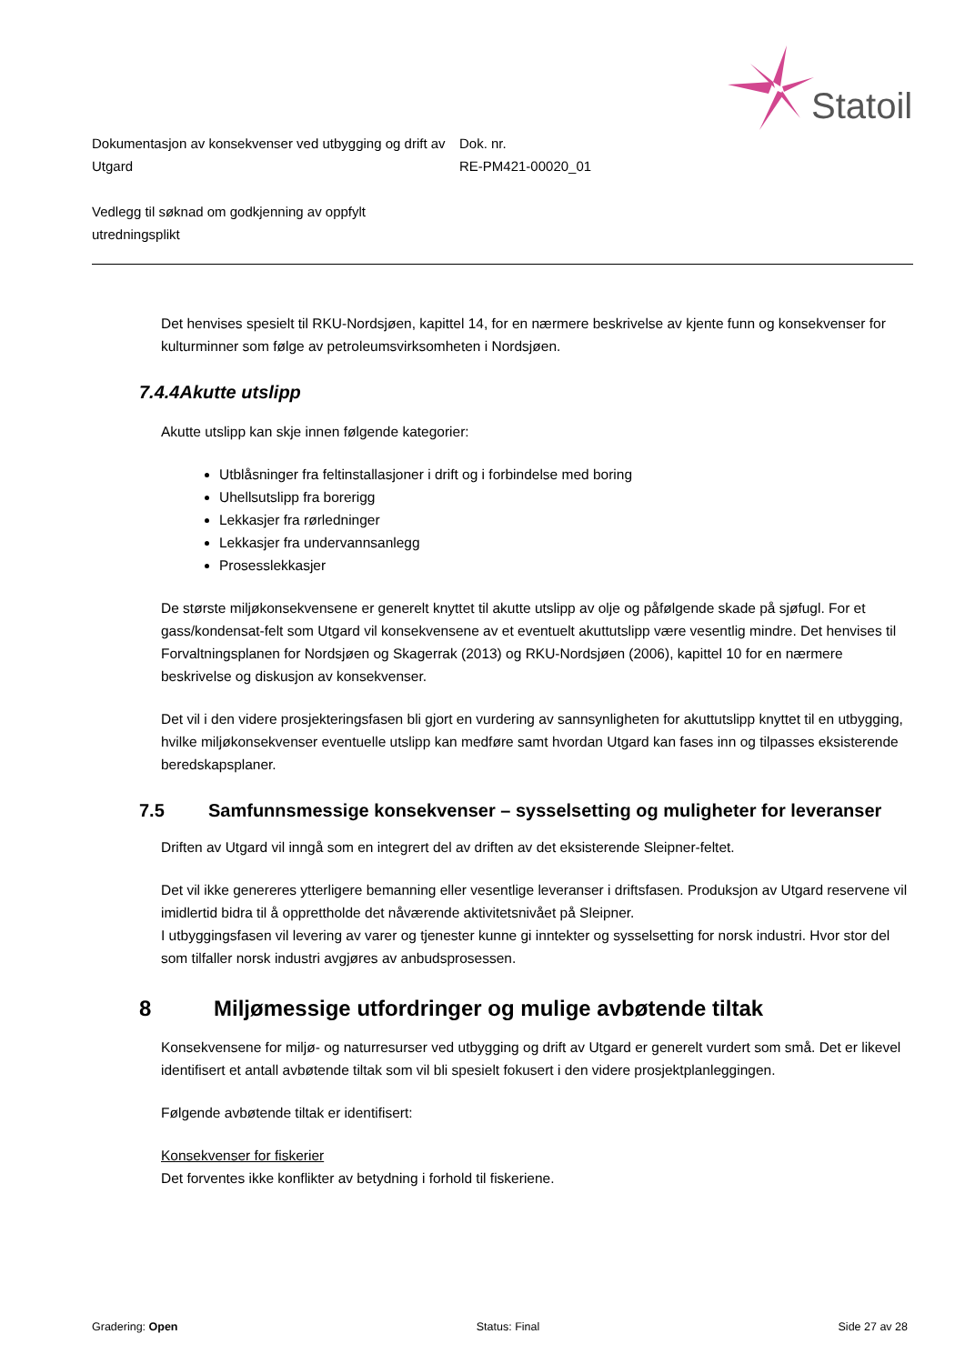Statoil
Dokumentasjon av konsekvenser ved utbygging og drift av Utgard
Dok. nr.
RE-PM421-00020_01
Vedlegg til søknad om godkjenning av oppfylt
utredningsplikt
Det henvises spesielt til RKU-Nordsjøen, kapittel 14, for en nærmere beskrivelse av kjente funn og konsekvenser for kulturminner som følge av petroleumsvirksomheten i Nordsjøen.
7.4.4 Akutte utslipp
Akutte utslipp kan skje innen følgende kategorier:
Utblåsninger fra feltinstallasjoner i drift og i forbindelse med boring
Uhellsutslipp fra borerigg
Lekkasjer fra rørledninger
Lekkasjer fra undervannsanlegg
Prosesslekkasjer
De største miljøkonsekvensene er generelt knyttet til akutte utslipp av olje og påfølgende skade på sjøfugl. For et gass/kondensat-felt som Utgard vil konsekvensene av et eventuelt akuttutslipp være vesentlig mindre. Det henvises til Forvaltningsplanen for Nordsjøen og Skagerrak (2013) og RKU-Nordsjøen (2006), kapittel 10 for en nærmere beskrivelse og diskusjon av konsekvenser.
Det vil i den videre prosjekteringsfasen bli gjort en vurdering av sannsynligheten for akuttutslipp knyttet til en utbygging, hvilke miljøkonsekvenser eventuelle utslipp kan medføre samt hvordan Utgard kan fases inn og tilpasses eksisterende beredskapsplaner.
7.5 Samfunnsmessige konsekvenser – sysselsetting og muligheter for leveranser
Driften av Utgard vil inngå som en integrert del av driften av det eksisterende Sleipner-feltet.
Det vil ikke genereres ytterligere bemanning eller vesentlige leveranser i driftsfasen. Produksjon av Utgard reservene vil imidlertid bidra til å opprettholde det nåværende aktivitetsnivået på Sleipner.
I utbyggingsfasen vil levering av varer og tjenester kunne gi inntekter og sysselsetting for norsk industri. Hvor stor del som tilfaller norsk industri avgjøres av anbudsprosessen.
8 Miljømessige utfordringer og mulige avbøtende tiltak
Konsekvensene for miljø- og naturresurser ved utbygging og drift av Utgard er generelt vurdert som små. Det er likevel identifisert et antall avbøtende tiltak som vil bli spesielt fokusert i den videre prosjektplanleggingen.
Følgende avbøtende tiltak er identifisert:
Konsekvenser for fiskerier
Det forventes ikke konflikter av betydning i forhold til fiskeriene.
Gradering: Open Status: Final Side 27 av 28